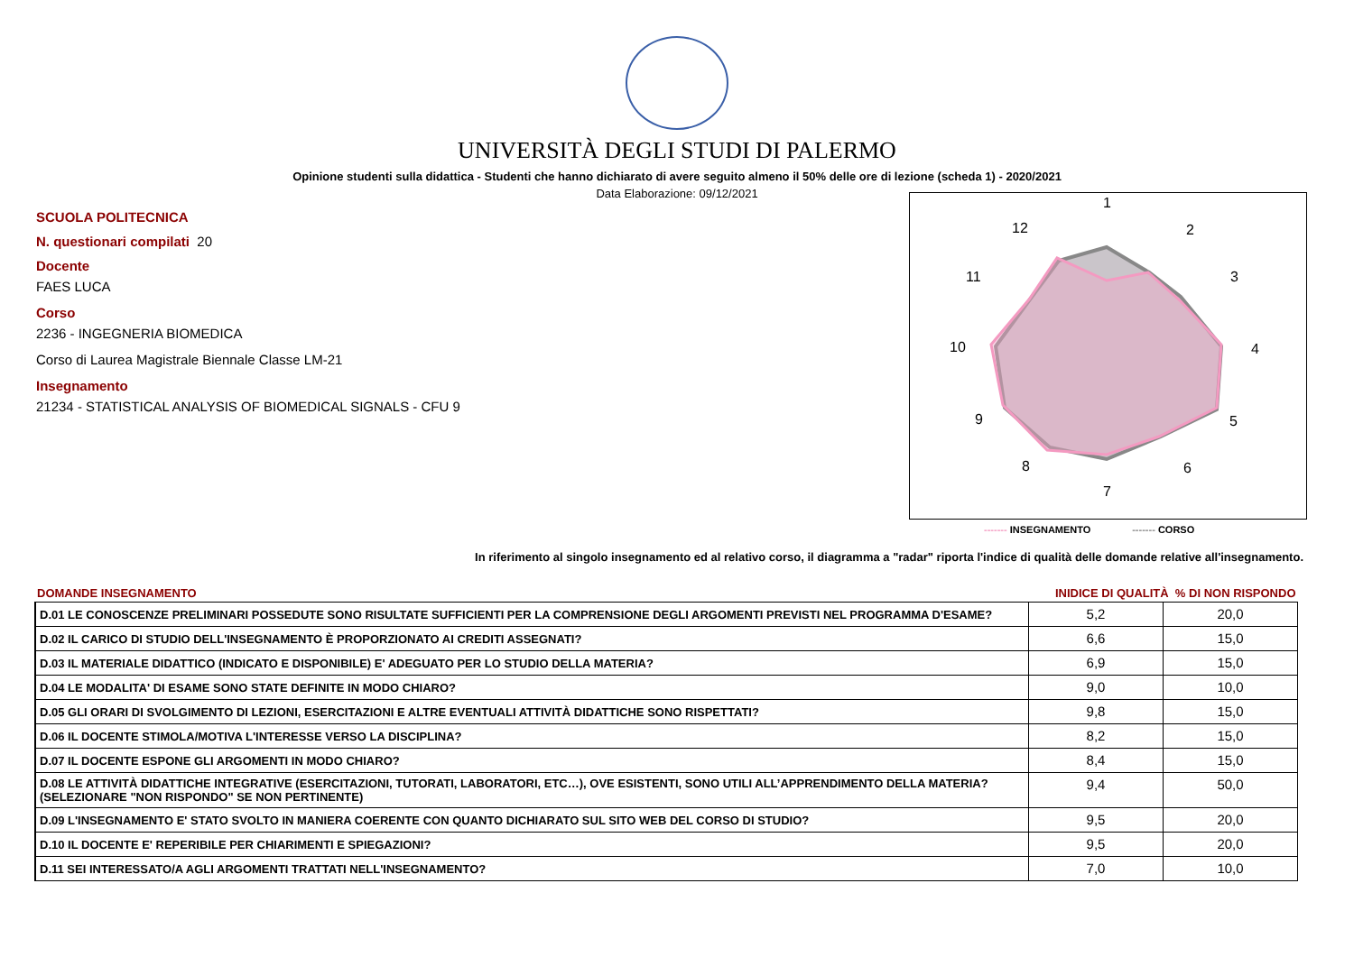UNIVERSITÀ DEGLI STUDI DI PALERMO
Opinione studenti sulla didattica - Studenti che hanno dichiarato di avere seguito almeno il 50% delle ore di lezione (scheda 1) - 2020/2021
Data Elaborazione: 09/12/2021
SCUOLA POLITECNICA
N. questionari compilati 20
Docente
FAES LUCA
Corso
2236 - INGEGNERIA BIOMEDICA
Corso di Laurea Magistrale Biennale Classe LM-21
Insegnamento
21234 - STATISTICAL ANALYSIS OF BIOMEDICAL SIGNALS - CFU 9
1
2
3
4
5
6
7
8
9
10
11
12
------- INSEGNAMENTO ------- CORSO
In riferimento al singolo insegnamento ed al relativo corso, il diagramma a "radar" riporta l'indice di qualità delle domande relative all'insegnamento.
| DOMANDE INSEGNAMENTO | INIDICE DI QUALITÀ % DI NON RISPONDO | |
| --- | --- | --- |
| D.01 LE CONOSCENZE PRELIMINARI POSSEDUTE SONO RISULTATE SUFFICIENTI PER LA COMPRENSIONE DEGLI ARGOMENTI PREVISTI NEL PROGRAMMA D'ESAME? | 5,2 | 20,0 |
| D.02 IL CARICO DI STUDIO DELL'INSEGNAMENTO È PROPORZIONATO AI CREDITI ASSEGNATI? | 6,6 | 15,0 |
| D.03 IL MATERIALE DIDATTICO (INDICATO E DISPONIBILE) E' ADEGUATO PER LO STUDIO DELLA MATERIA? | 6,9 | 15,0 |
| D.04 LE MODALITA' DI ESAME SONO STATE DEFINITE IN MODO CHIARO? | 9,0 | 10,0 |
| D.05 GLI ORARI DI SVOLGIMENTO DI LEZIONI, ESERCITAZIONI E ALTRE EVENTUALI ATTIVITÀ DIDATTICHE SONO RISPETTATI? | 9,8 | 15,0 |
| D.06 IL DOCENTE STIMOLA/MOTIVA L'INTERESSE VERSO LA DISCIPLINA? | 8,2 | 15,0 |
| D.07 IL DOCENTE ESPONE GLI ARGOMENTI IN MODO CHIARO? | 8,4 | 15,0 |
| D.08 LE ATTIVITÀ DIDATTICHE INTEGRATIVE (ESERCITAZIONI, TUTORATI, LABORATORI, ETC…), OVE ESISTENTI, SONO UTILI ALL’APPRENDIMENTO DELLA MATERIA? (SELEZIONARE "NON RISPONDO" SE NON PERTINENTE) | 9,4 | 50,0 |
| D.09 L'INSEGNAMENTO E' STATO SVOLTO IN MANIERA COERENTE CON QUANTO DICHIARATO SUL SITO WEB DEL CORSO DI STUDIO? | 9,5 | 20,0 |
| D.10 IL DOCENTE E' REPERIBILE PER CHIARIMENTI E SPIEGAZIONI? | 9,5 | 20,0 |
| D.11 SEI INTERESSATO/A AGLI ARGOMENTI TRATTATI NELL'INSEGNAMENTO? | 7,0 | 10,0 |